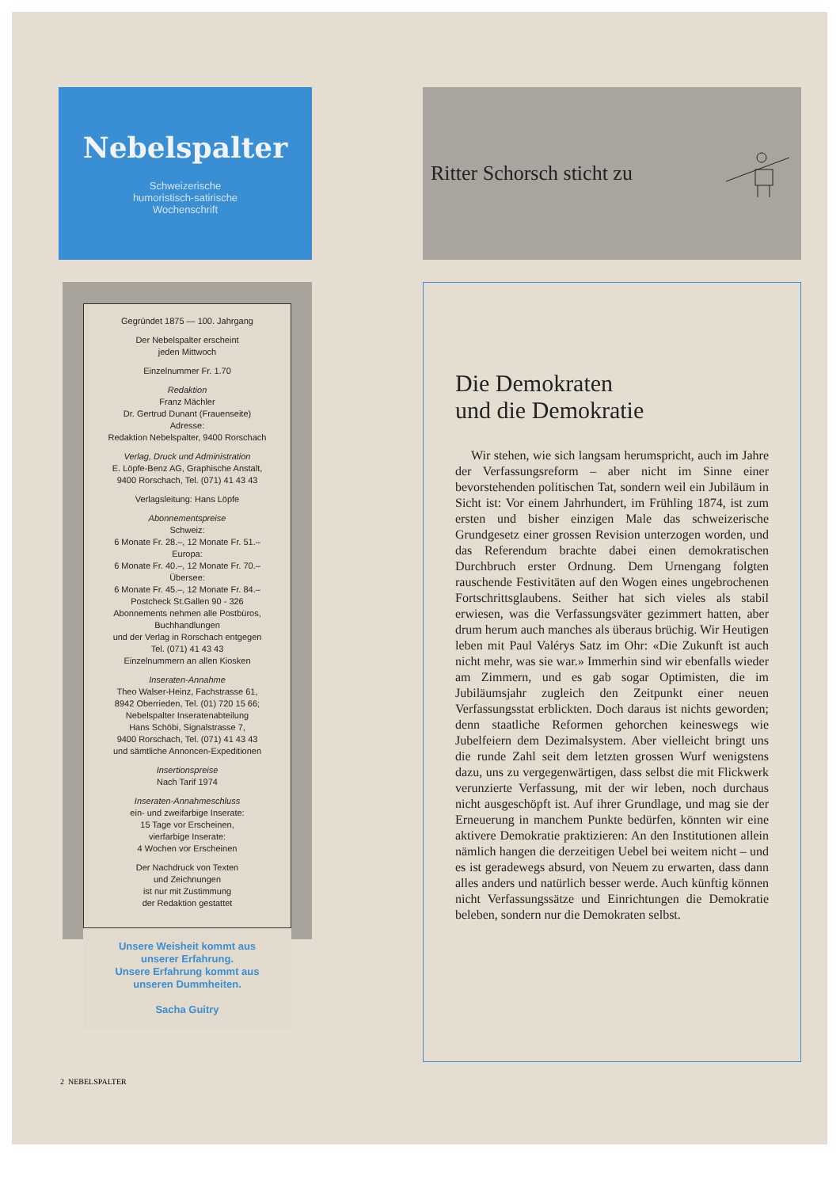Nebelspalter
Schweizerische
humoristisch-satirische
Wochenschrift
Gegründet 1875 — 100. Jahrgang
Der Nebelspalter erscheint
jeden Mittwoch
Einzelnummer Fr. 1.70
Redaktion
Franz Mächler
Dr. Gertrud Dunant (Frauenseite)
Adresse:
Redaktion Nebelspalter, 9400 Rorschach
Verlag, Druck und Administration
E. Löpfe-Benz AG, Graphische Anstalt,
9400 Rorschach, Tel. (071) 41 43 43
Verlagsleitung: Hans Löpfe
Abonnementspreise
Schweiz:
6 Monate Fr. 28.–, 12 Monate Fr. 51.–
Europa:
6 Monate Fr. 40.–, 12 Monate Fr. 70.–
Übersee:
6 Monate Fr. 45.–, 12 Monate Fr. 84.–
Postcheck St.Gallen 90 - 326
Abonnements nehmen alle Postbüros,
Buchhandlungen
und der Verlag in Rorschach entgegen
Tel. (071) 41 43 43
Einzelnummern an allen Kiosken
Inseraten-Annahme
Theo Walser-Heinz, Fachstrasse 61,
8942 Oberrieden, Tel. (01) 720 15 66;
Nebelspalter Inseratenabteilung
Hans Schöbi, Signalstrasse 7,
9400 Rorschach, Tel. (071) 41 43 43
und sämtliche Annoncen-Expeditionen
Insertionspreise
Nach Tarif 1974
Inseraten-Annahmeschluss
ein- und zweifarbige Inserate:
15 Tage vor Erscheinen,
vierfarbige Inserate:
4 Wochen vor Erscheinen
Der Nachdruck von Texten
und Zeichnungen
ist nur mit Zustimmung
der Redaktion gestattet
Unsere Weisheit kommt aus
unserer Erfahrung.
Unsere Erfahrung kommt aus
unseren Dummheiten.
Sacha Guitry
Ritter Schorsch sticht zu
Die Demokraten
und die Demokratie
Wir stehen, wie sich langsam herumspricht, auch im Jahre der Verfassungsreform – aber nicht im Sinne einer bevorstehenden politischen Tat, sondern weil ein Jubiläum in Sicht ist: Vor einem Jahrhundert, im Frühling 1874, ist zum ersten und bisher einzigen Male das schweizerische Grundgesetz einer grossen Revision unterzogen worden, und das Referendum brachte dabei einen demokratischen Durchbruch erster Ordnung. Dem Urnengang folgten rauschende Festivitäten auf den Wogen eines ungebrochenen Fortschrittsglaubens. Seither hat sich vieles als stabil erwiesen, was die Verfassungsväter gezimmert hatten, aber drum herum auch manches als überaus brüchig. Wir Heutigen leben mit Paul Valérys Satz im Ohr: «Die Zukunft ist auch nicht mehr, was sie war.» Immerhin sind wir ebenfalls wieder am Zimmern, und es gab sogar Optimisten, die im Jubiläumsjahr zugleich den Zeitpunkt einer neuen Verfassungsstat erblickten. Doch daraus ist nichts geworden; denn staatliche Reformen gehorchen keineswegs wie Jubelfeiern dem Dezimalsystem. Aber vielleicht bringt uns die runde Zahl seit dem letzten grossen Wurf wenigstens dazu, uns zu vergegenwärtigen, dass selbst die mit Flickwerk verunzierte Verfassung, mit der wir leben, noch durchaus nicht ausgeschöpft ist. Auf ihrer Grundlage, und mag sie der Erneuerung in manchem Punkte bedürfen, könnten wir eine aktivere Demokratie praktizieren: An den Institutionen allein nämlich hangen die derzeitigen Uebel bei weitem nicht – und es ist geradewegs absurd, von Neuem zu erwarten, dass dann alles anders und natürlich besser werde. Auch künftig können nicht Verfassungssätze und Einrichtungen die Demokratie beleben, sondern nur die Demokraten selbst.
2 NEBELSPALTER